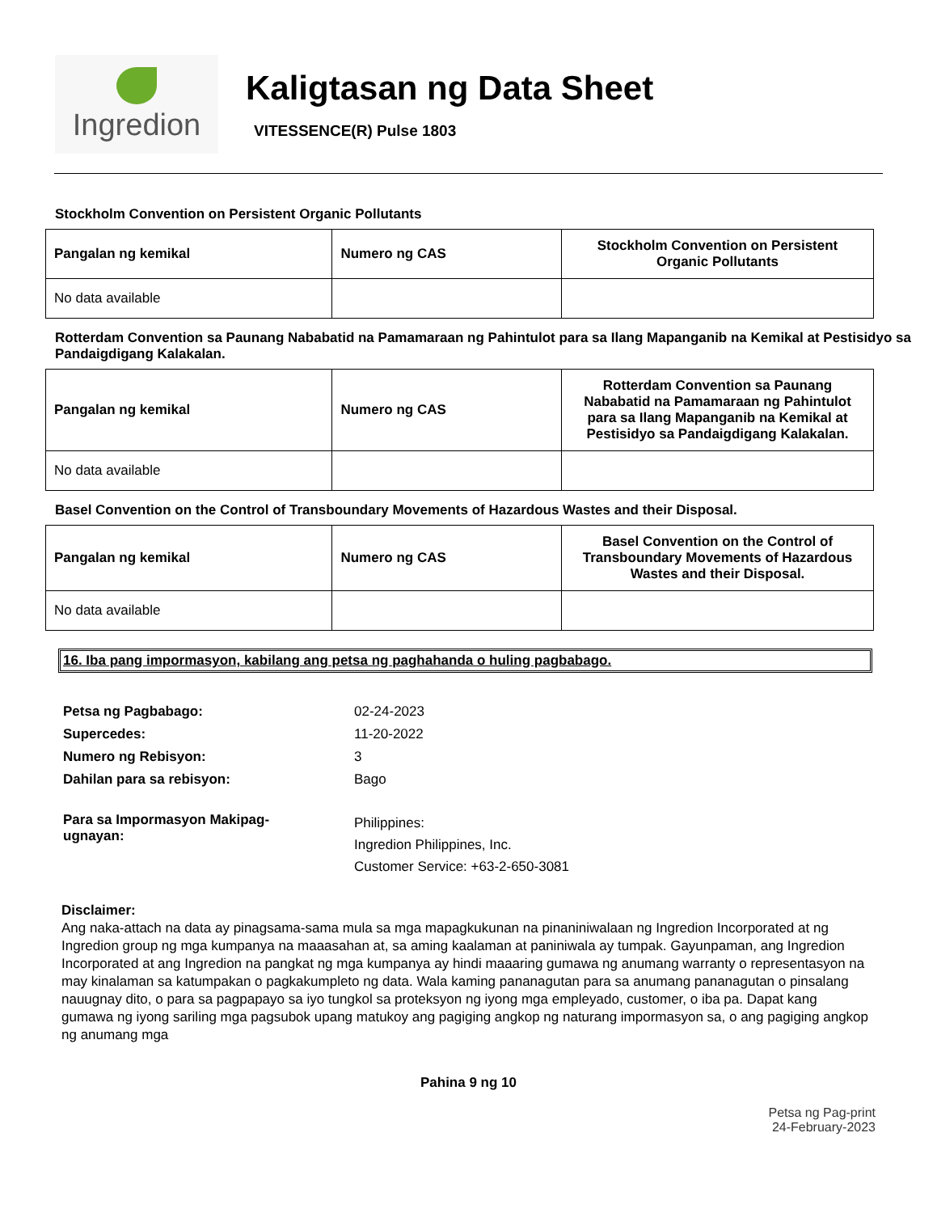Ingredion
Kaligtasan ng Data Sheet
VITESSENCE(R) Pulse 1803
Stockholm Convention on Persistent Organic Pollutants
| Pangalan ng kemikal | Numero ng CAS | Stockholm Convention on Persistent Organic Pollutants |
| --- | --- | --- |
| No data available | | |
Rotterdam Convention sa Paunang Nababatid na Pamamaraan ng Pahintulot para sa Ilang Mapanganib na Kemikal at Pestisidyo sa Pandaigdigang Kalakalan.
| Pangalan ng kemikal | Numero ng CAS | Rotterdam Convention sa Paunang Nababatid na Pamamaraan ng Pahintulot para sa Ilang Mapanganib na Kemikal at Pestisidyo sa Pandaigdigang Kalakalan. |
| --- | --- | --- |
| No data available | | |
Basel Convention on the Control of Transboundary Movements of Hazardous Wastes and their Disposal.
| Pangalan ng kemikal | Numero ng CAS | Basel Convention on the Control of Transboundary Movements of Hazardous Wastes and their Disposal. |
| --- | --- | --- |
| No data available | | |
16. Iba pang impormasyon, kabilang ang petsa ng paghahanda o huling pagbabago.
Petsa ng Pagbabago: 02-24-2023
Supercedes: 11-20-2022
Numero ng Rebisyon: 3
Dahilan para sa rebisyon: Bago
Para sa Impormasyon Makipag-
ugnayan: Philippines:
Ingredion Philippines, Inc.
Customer Service: +63-2-650-3081
Disclaimer:
Ang naka-attach na data ay pinagsama-sama mula sa mga mapagkukunan na pinaniniwalaan ng Ingredion Incorporated at ng Ingredion group ng mga kumpanya na maaasahan at, sa aming kaalaman at paniniwala ay tumpak. Gayunpaman, ang Ingredion Incorporated at ang Ingredion na pangkat ng mga kumpanya ay hindi maaaring gumawa ng anumang warranty o representasyon na may kinalaman sa katumpakan o pagkakumpleto ng data. Wala kaming pananagutan para sa anumang pananagutan o pinsalang nauugnay dito, o para sa pagpapayo sa iyo tungkol sa proteksyon ng iyong mga empleyado, customer, o iba pa. Dapat kang gumawa ng iyong sariling mga pagsubok upang matukoy ang pagiging angkop ng naturang impormasyon sa, o ang pagiging angkop ng anumang mga
Pahina 9 ng 10
Petsa ng Pag-print
24-February-2023